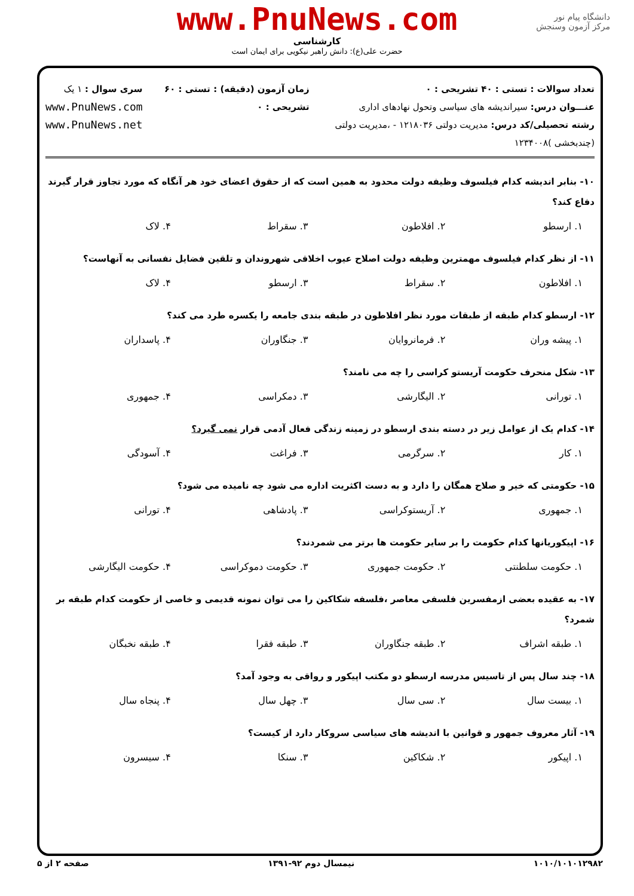دانشگاه پیام نور
مرکز آزمون وسنجش
www.PnuNews.com
کارشناسی
حضرت علی(ع): دانش راهبر نیکویی برای ایمان است
تعداد سوالات : تستی : ۴۰ تشریحی : ۰
عنـــوان درس: سیراندیشه های سیاسی وتحول نهادهای اداری
رشته تحصیلی/کد درس: مدیریت دولتی ۱۲۱۸۰۳۶ - ،مدیریت دولتی (چندبخشی )۱۲۳۴۰۰۸
زمان آزمون (دقیقه) : تستی : ۶۰ تشریحی : ۰
سری سوال : ۱ یک
www.PnuNews.com
www.PnuNews.net
۱۰- بنابر اندیشه کدام فیلسوف وظیفه دولت محدود به همین است که از حقوق اعضای خود هر آنگاه که مورد تجاوز قرار گیرند دفاع کند؟
| ۱. ارسطو | ۲. افلاطون | ۳. سقراط | ۴. لاک |
۱۱- از نظر کدام فیلسوف مهمترین وظیفه دولت اصلاح عیوب اخلاقی شهروندان و تلقین فضایل نفسانی به آنهاست؟
| ۱. افلاطون | ۲. سقراط | ۳. ارسطو | ۴. لاک |
۱۲- ارسطو کدام طبقه از طبقات مورد نظر افلاطون در طبقه بندی جامعه را یکسره طرد می کند؟
| ۱. پیشه وران | ۲. فرمانروایان | ۳. جنگاوران | ۴. پاسداران |
۱۳- شکل منحرف حکومت آریستو کراسی را چه می نامند؟
| ۱. تورانی | ۲. الیگارشی | ۳. دمکراسی | ۴. جمهوری |
۱۴- کدام یک از عوامل زیر در دسته بندی ارسطو در زمینه زندگی فعال آدمی قرار نمی گیرد؟
| ۱. کار | ۲. سرگرمی | ۳. فراغت | ۴. آسودگی |
۱۵- حکومتی که خیر و صلاح همگان را دارد و به دست اکثریت اداره می شود چه نامیده می شود؟
| ۱. جمهوری | ۲. آریستوکراسی | ۳. پادشاهی | ۴. تورانی |
۱۶- اپیکوریانها کدام حکومت را بر سایر حکومت ها برتر می شمردند؟
| ۱. حکومت سلطنتی | ۲. حکومت جمهوری | ۳. حکومت دموکراسی | ۴. حکومت الیگارشی |
۱۷- به عقیده بعضی ازمفسرین فلسفی معاصر ،فلسفه شکاکین را می توان نمونه قدیمی و خاصی از حکومت کدام طبقه بر شمرد؟
| ۱. طبقه اشراف | ۲. طبقه جنگاوران | ۳. طبقه فقرا | ۴. طبقه نخبگان |
۱۸- چند سال پس از تاسیس مدرسه ارسطو دو مکتب اپیکور و رواقی به وجود آمد؟
| ۱. بیست سال | ۲. سی سال | ۳. چهل سال | ۴. پنجاه سال |
۱۹- آثار معروف جمهور و قوانین با اندیشه های سیاسی سروکار دارد از کیست؟
| ۱. اپیکور | ۲. شکاکین | ۳. سنکا | ۴. سیسرون |
۱۰۱۰/۱۰۱۰۱۲۹۸۲ نیمسال دوم ۹۲-۱۳۹۱ صفحه ۲ از ۵